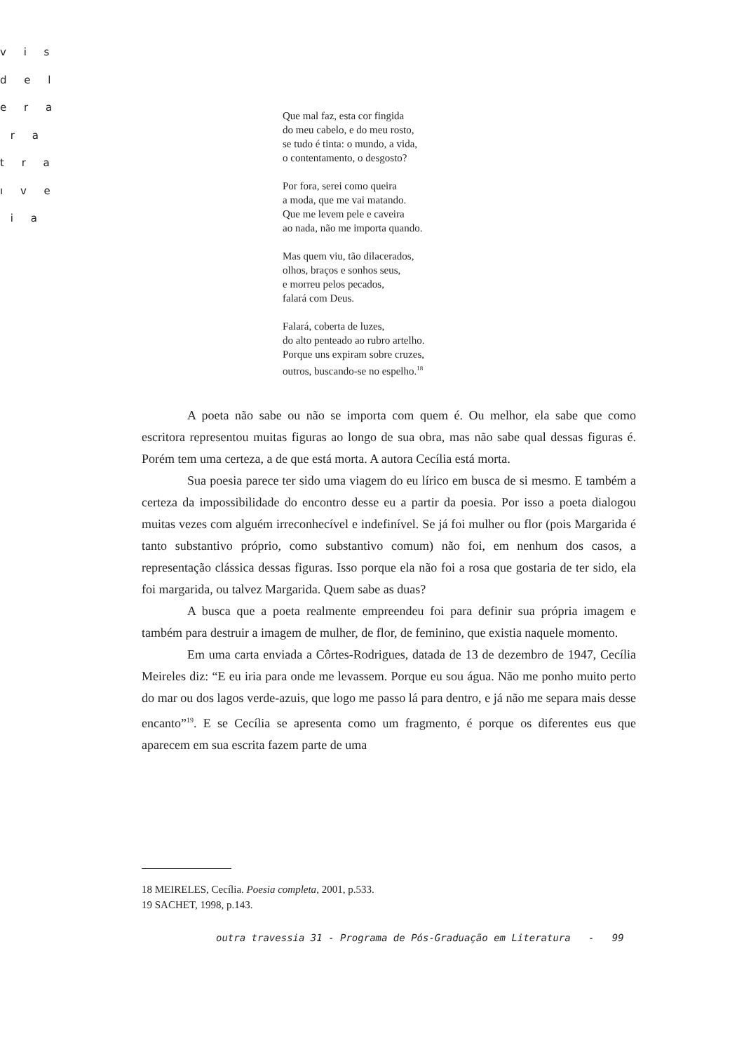v i s
d e l
e r a
r a
t r a
ı v e
i a
Que mal faz, esta cor fingida
do meu cabelo, e do meu rosto,
se tudo é tinta: o mundo, a vida,
o contentamento, o desgosto?
Por fora, serei como queira
a moda, que me vai matando.
Que me levem pele e caveira
ao nada, não me importa quando.
Mas quem viu, tão dilacerados,
olhos, braços e sonhos seus,
e morreu pelos pecados,
falará com Deus.
Falará, coberta de luzes,
do alto penteado ao rubro artelho.
Porque uns expiram sobre cruzes,
outros, buscando-se no espelho.<sup>18</sup>
A poeta não sabe ou não se importa com quem é. Ou melhor, ela sabe que como escritora representou muitas figuras ao longo de sua obra, mas não sabe qual dessas figuras é. Porém tem uma certeza, a de que está morta. A autora Cecília está morta.
Sua poesia parece ter sido uma viagem do eu lírico em busca de si mesmo. E também a certeza da impossibilidade do encontro desse eu a partir da poesia. Por isso a poeta dialogou muitas vezes com alguém irreconhecível e indefinível. Se já foi mulher ou flor (pois Margarida é tanto substantivo próprio, como substantivo comum) não foi, em nenhum dos casos, a representação clássica dessas figuras. Isso porque ela não foi a rosa que gostaria de ter sido, ela foi margarida, ou talvez Margarida. Quem sabe as duas?
A busca que a poeta realmente empreendeu foi para definir sua própria imagem e também para destruir a imagem de mulher, de flor, de feminino, que existia naquele momento.
Em uma carta enviada a Côrtes-Rodrigues, datada de 13 de dezembro de 1947, Cecília Meireles diz: “E eu iria para onde me levassem. Porque eu sou água. Não me ponho muito perto do mar ou dos lagos verde-azuis, que logo me passo lá para dentro, e já não me separa mais desse encanto”<sup>19</sup>. E se Cecília se apresenta como um fragmento, é porque os diferentes eus que aparecem em sua escrita fazem parte de uma
18 MEIRELES, Cecília. Poesia completa, 2001, p.533.
19 SACHET, 1998, p.143.
outra travessia 31 - Programa de Pós-Graduação em Literatura - 99